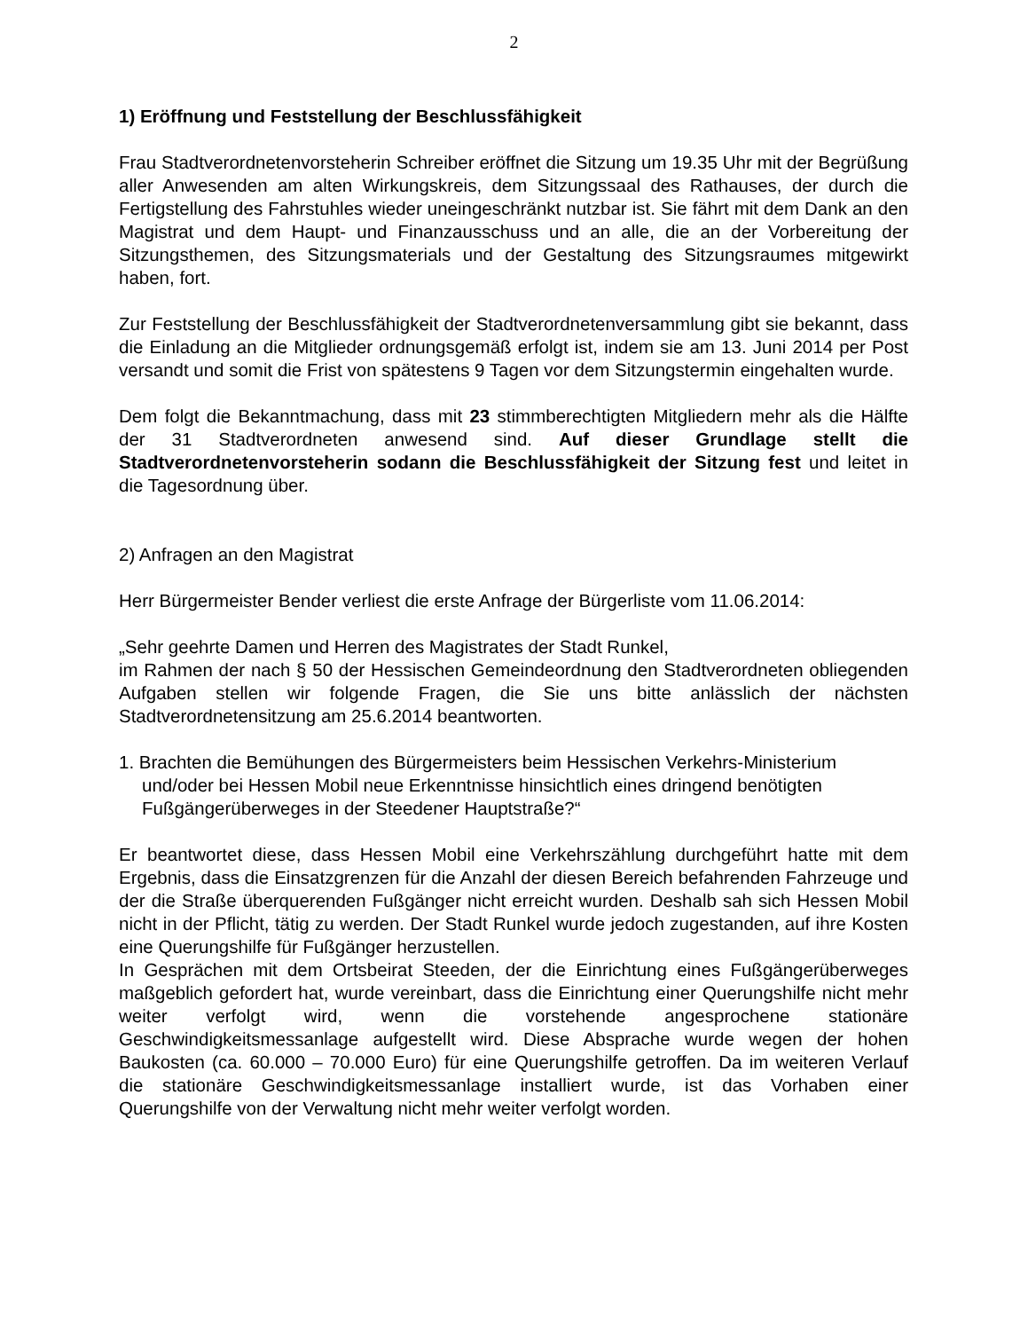2
1) Eröffnung und Feststellung der Beschlussfähigkeit
Frau Stadtverordnetenvorsteherin Schreiber eröffnet die Sitzung um 19.35 Uhr mit der Begrüßung aller Anwesenden am alten Wirkungskreis, dem Sitzungssaal des Rathauses, der durch die Fertigstellung des Fahrstuhles wieder uneingeschränkt nutzbar ist. Sie fährt mit dem Dank an den Magistrat und dem Haupt- und Finanzausschuss und an alle, die an der Vorbereitung der Sitzungsthemen, des Sitzungsmaterials und der Gestaltung des Sitzungsraumes mitgewirkt haben, fort.
Zur Feststellung der Beschlussfähigkeit der Stadtverordnetenversammlung gibt sie bekannt, dass die Einladung an die Mitglieder ordnungsgemäß erfolgt ist, indem sie am 13. Juni 2014 per Post versandt und somit die Frist von spätestens 9 Tagen vor dem Sitzungstermin eingehalten wurde.
Dem folgt die Bekanntmachung, dass mit 23 stimmberechtigten Mitgliedern mehr als die Hälfte der 31 Stadtverordneten anwesend sind. Auf dieser Grundlage stellt die Stadtverordnetenvorsteherin sodann die Beschlussfähigkeit der Sitzung fest und leitet in die Tagesordnung über.
2) Anfragen an den Magistrat
Herr Bürgermeister Bender verliest die erste Anfrage der Bürgerliste vom 11.06.2014:
„Sehr geehrte Damen und Herren des Magistrates der Stadt Runkel,
im Rahmen der nach § 50 der Hessischen Gemeindeordnung den Stadtverordneten obliegenden Aufgaben stellen wir folgende Fragen, die Sie uns bitte anlässlich der nächsten Stadtverordnetensitzung am 25.6.2014 beantworten.
1. Brachten die Bemühungen des Bürgermeisters beim Hessischen Verkehrs-Ministerium und/oder bei Hessen Mobil neue Erkenntnisse hinsichtlich eines dringend benötigten Fußgängerüberweges in der Steedener Hauptstraße?“
Er beantwortet diese, dass Hessen Mobil eine Verkehrszählung durchgeführt hatte mit dem Ergebnis, dass die Einsatzgrenzen für die Anzahl der diesen Bereich befahrenden Fahrzeuge und der die Straße überquerenden Fußgänger nicht erreicht wurden. Deshalb sah sich Hessen Mobil nicht in der Pflicht, tätig zu werden. Der Stadt Runkel wurde jedoch zugestanden, auf ihre Kosten eine Querungshilfe für Fußgänger herzustellen.
In Gesprächen mit dem Ortsbeirat Steeden, der die Einrichtung eines Fußgängerüberweges maßgeblich gefordert hat, wurde vereinbart, dass die Einrichtung einer Querungshilfe nicht mehr weiter verfolgt wird, wenn die vorstehende angesprochene stationäre Geschwindigkeitsmessanlage aufgestellt wird. Diese Absprache wurde wegen der hohen Baukosten (ca. 60.000 – 70.000 Euro) für eine Querungshilfe getroffen. Da im weiteren Verlauf die stationäre Geschwindigkeitsmessanlage installiert wurde, ist das Vorhaben einer Querungshilfe von der Verwaltung nicht mehr weiter verfolgt worden.